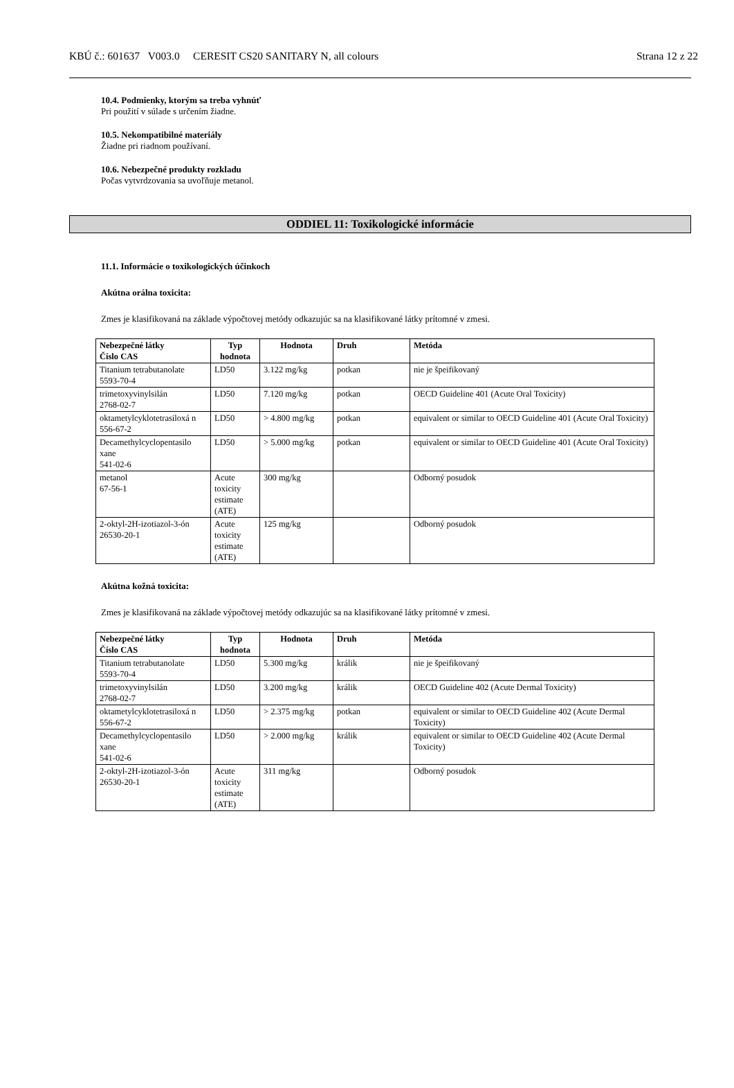KBÚ č.: 601637 V003.0 CERESIT CS20 SANITARY N, all colours Strana 12 z 22
10.4. Podmienky, ktorým sa treba vyhnúť
Pri použití v súlade s určením žiadne.
10.5. Nekompatibilné materiály
Žiadne pri riadnom používaní.
10.6. Nebezpečné produkty rozkladu
Počas vytvrdzovania sa uvoľňuje metanol.
ODDIEL 11: Toxikologické informácie
11.1. Informácie o toxikologických účinkoch
Akútna orálna toxicita:
Zmes je klasifikovaná na základe výpočtovej metódy odkazujúc sa na klasifikované látky prítomné v zmesi.
| Nebezpečné látky Číslo CAS | Typ hodnota | Hodnota | Druh | Metóda |
| --- | --- | --- | --- | --- |
| Titanium tetrabutanolate 5593-70-4 | LD50 | 3.122 mg/kg | potkan | nie je špeifikovaný |
| trimetoxyvinylsilán 2768-02-7 | LD50 | 7.120 mg/kg | potkan | OECD Guideline 401 (Acute Oral Toxicity) |
| oktametylcyklotetrasiloxá n 556-67-2 | LD50 | > 4.800 mg/kg | potkan | equivalent or similar to OECD Guideline 401 (Acute Oral Toxicity) |
| Decamethylcyclopentasilo xane 541-02-6 | LD50 | > 5.000 mg/kg | potkan | equivalent or similar to OECD Guideline 401 (Acute Oral Toxicity) |
| metanol 67-56-1 | Acute toxicity estimate (ATE) | 300 mg/kg | | Odborný posudok |
| 2-oktyl-2H-izotiazol-3-ón 26530-20-1 | Acute toxicity estimate (ATE) | 125 mg/kg | | Odborný posudok |
Akútna kožná toxicita:
Zmes je klasifikovaná na základe výpočtovej metódy odkazujúc sa na klasifikované látky prítomné v zmesi.
| Nebezpečné látky Číslo CAS | Typ hodnota | Hodnota | Druh | Metóda |
| --- | --- | --- | --- | --- |
| Titanium tetrabutanolate 5593-70-4 | LD50 | 5.300 mg/kg | králik | nie je špeifikovaný |
| trimetoxyvinylsilán 2768-02-7 | LD50 | 3.200 mg/kg | králik | OECD Guideline 402 (Acute Dermal Toxicity) |
| oktametylcyklotetrasiloxá n 556-67-2 | LD50 | > 2.375 mg/kg | potkan | equivalent or similar to OECD Guideline 402 (Acute Dermal Toxicity) |
| Decamethylcyclopentasilo xane 541-02-6 | LD50 | > 2.000 mg/kg | králik | equivalent or similar to OECD Guideline 402 (Acute Dermal Toxicity) |
| 2-oktyl-2H-izotiazol-3-ón 26530-20-1 | Acute toxicity estimate (ATE) | 311 mg/kg | | Odborný posudok |